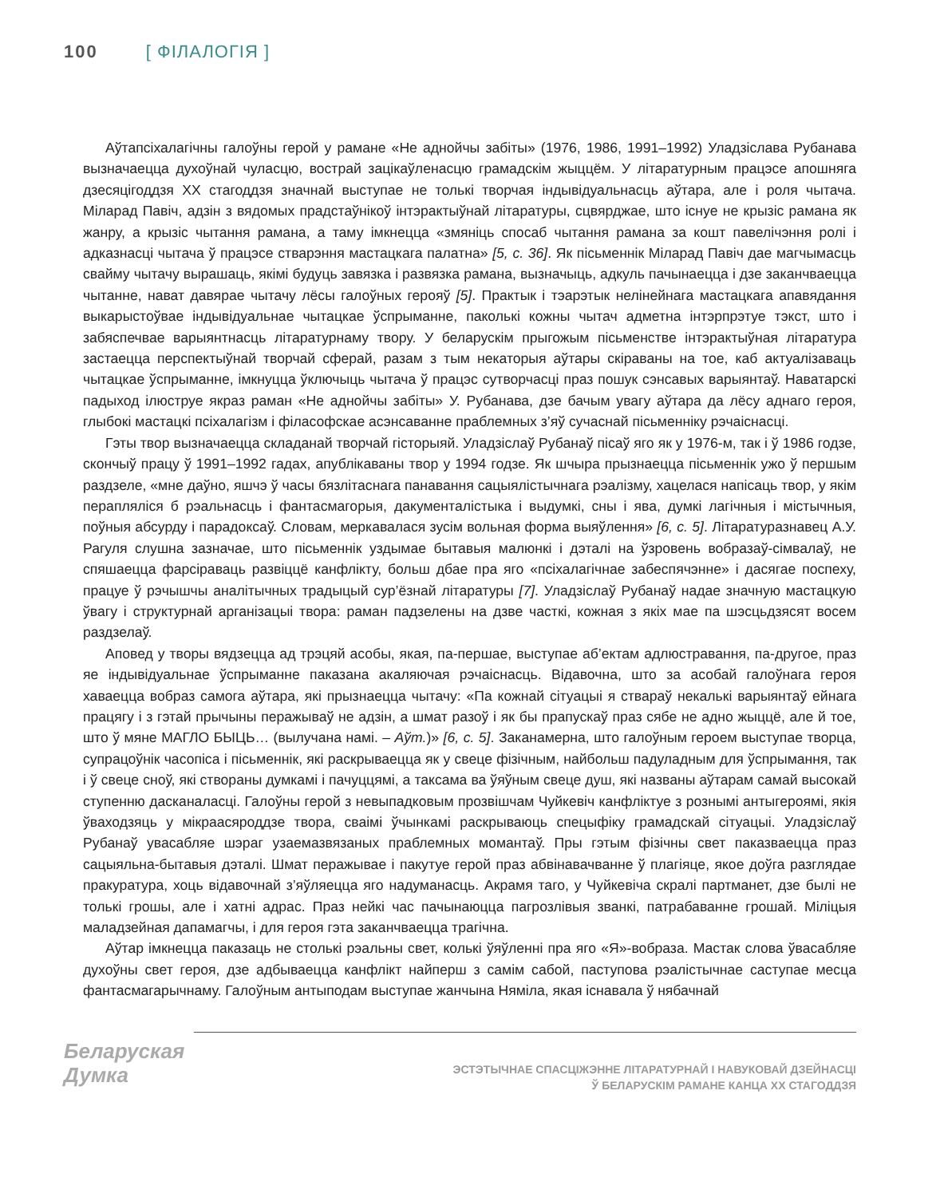100 [ ФІЛАЛОГІЯ ]
Аўтапсіхалагічны галоўны герой у рамане «Не аднойчы забіты» (1976, 1986, 1991–1992) Уладзіслава Рубанава вызначаецца духоўнай чуласцю, вострай зацікаўленасцю грамадскім жыццём. У літаратурным працэсе апошняга дзесяцігоддзя ХХ стагоддзя значнай выступае не толькі творчая індывідуальнасць аўтара, але і роля чытача. Міларад Павіч, адзін з вядомых прадстаўнікоў інтэрактыўнай літаратуры, сцвярджае, што існуе не крызіс рамана як жанру, а крызіс чытання рамана, а таму імкнецца «змяніць спосаб чытання рамана за кошт павелічэння ролі і адказнасці чытача ў працэсе стварэння мастацкага палатна» [5, с. 36]. Як пісьменнік Міларад Павіч дае магчымасць свайму чытачу вырашаць, якімі будуць завязка і развязка рамана, вызначыць, адкуль пачынаецца і дзе заканчваецца чытанне, нават давярае чытачу лёсы галоўных герояў [5]. Практык і тэарэтык нелінейнага мастацкага апавядання выкарыстоўвае індывідуальнае чытацкае ўспрыманне, паколькі кожны чытач адметна інтэрпрэтуе тэкст, што і забяспечвае варыянтнасць літаратурнаму твору. У беларускім прыгожым пісьменстве інтэрактыўная літаратура застаецца перспектыўнай творчай сферай, разам з тым некаторыя аўтары скіраваны на тое, каб актуалізаваць чытацкае ўспрыманне, імкнуцца ўключыць чытача ў працэс сутворчасці праз пошук сэнсавых варыянтаў. Наватарскі падыход ілюструе якраз раман «Не аднойчы забіты» У. Рубанава, дзе бачым увагу аўтара да лёсу аднаго героя, глыбокі мастацкі псіхалагізм і філасофскае асэнсаванне праблемных з’яў сучаснай пісьменніку рэчаіснасці.
Гэты твор вызначаецца складанай творчай гісторыяй. Уладзіслаў Рубанаў пісаў яго як у 1976-м, так і ў 1986 годзе, скончыў працу ў 1991–1992 гадах, апублікаваны твор у 1994 годзе. Як шчыра прызнаецца пісьменнік ужо ў першым раздзеле, «мне даўно, яшчэ ў часы бязлітаснага панавання сацыялістычнага рэалізму, хацелася напісаць твор, у якім перапляліся б рэальнасць і фантасмагорыя, дакументалістыка і выдумкі, сны і ява, думкі лагічныя і містычныя, поўныя абсурду і парадоксаў. Словам, меркавалася зусім вольная форма выяўлення» [6, с. 5]. Літаратуразнавец А.У. Рагуля слушна зазначае, што пісьменнік уздымае бытавыя малюнкі і дэталі на ўзровень вобразаў-сімвалаў, не спяшаецца фарсіраваць развіццё канфлікту, больш дбае пра яго «псіхалагічнае забеспячэнне» і дасягае поспеху, працуе ў рэчышчы аналітычных традыцый сур’ёзнай літаратуры [7]. Уладзіслаў Рубанаў надае значную мастацкую ўвагу і структурнай арганізацыі твора: раман падзелены на дзве часткі, кожная з якіх мае па шэсцьдзясят восем раздзелаў.
Аповед у творы вядзецца ад трэцяй асобы, якая, па-першае, выступае аб’ектам адлюстравання, па-другое, праз яе індывідуальнае ўспрыманне паказана акаляючая рэчаіснасць. Відавочна, што за асобай галоўнага героя хаваецца вобраз самога аўтара, які прызнаецца чытачу: «Па кожнай сітуацыі я ствараў некалькі варыянтаў ейнага працягу і з гэтай прычыны перажываў не адзін, а шмат разоў і як бы прапускаў праз сябе не адно жыццё, але й тое, што ў мяне МАГЛО БЫЦЬ… (вылучана намі. – Аўт.)» [6, с. 5]. Заканамерна, што галоўным героем выступае творца, супрацоўнік часопіса і пісьменнік, які раскрываецца як у свеце фізічным, найбольш падуладным для ўспрымання, так і ў свеце сноў, які створаны думкамі і пачуццямі, а таксама ва ўяўным свеце душ, які названы аўтарам самай высокай ступенню дасканаласці. Галоўны герой з невыпадковым прозвішчам Чуйкевіч канфліктуе з рознымі антыгероямі, якія ўваходзяць у мікраасяроддзе твора, сваімі ўчынкамі раскрываюць спецыфіку грамадскай сітуацыі. Уладзіслаў Рубанаў увасабляе шэраг узаемазвязаных праблемных момантаў. Пры гэтым фізічны свет паказваецца праз сацыяльна-бытавыя дэталі. Шмат перажывае і пакутуе герой праз абвінавачванне ў плагіяце, якое доўга разглядае пракуратура, хоць відавочнай з’яўляецца яго надуманасць. Акрамя таго, у Чуйкевіча скралі партманет, дзе былі не толькі грошы, але і хатні адрас. Праз нейкі час пачынаюцца пагрозлівыя званкі, патрабаванне грошай. Міліцыя маладзейная дапамагчы, і для героя гэта заканчваецца трагічна.
Аўтар імкнецца паказаць не столькі рэальны свет, колькі ўяўленні пра яго «Я»-вобраза. Мастак слова ўвасабляе духоўны свет героя, дзе адбываецца канфлікт найперш з самім сабой, паступова рэалістычнае саступае месца фантасмагарычнаму. Галоўным антыподам выступае жанчына Няміла, якая існавала ў нябачнай
Беларуская
Думка
ЭСТЭТЫЧНАЕ СПАСЦІЖЭННЕ ЛІТАРАТУРНАЙ І НАВУКОВАЙ ДЗЕЙНАСЦІ
Ў БЕЛАРУСКІМ РАМАНЕ КАНЦА XX СТАГОДДЗЯ